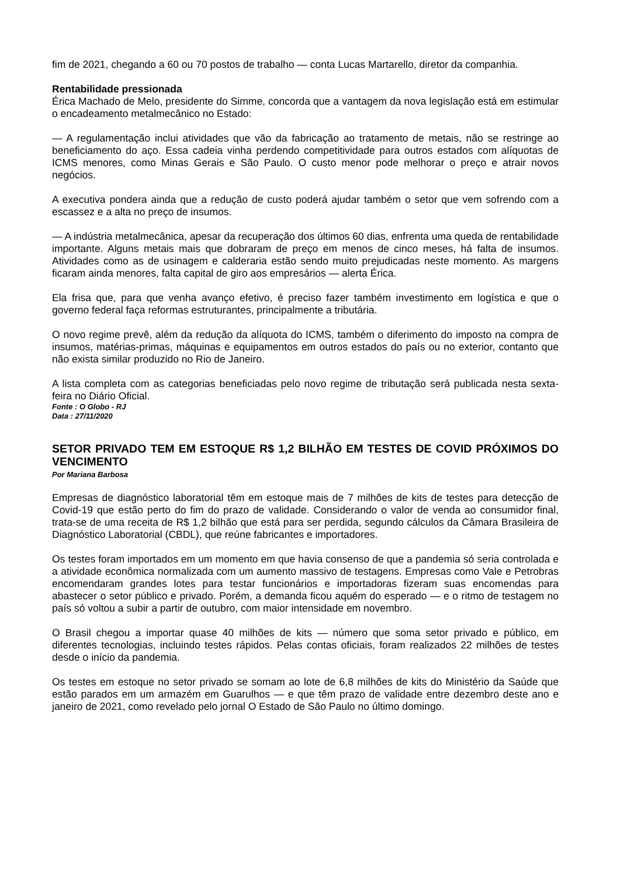fim de 2021, chegando a 60 ou 70 postos de trabalho — conta Lucas Martarello, diretor da companhia.
Rentabilidade pressionada
Érica Machado de Melo, presidente do Simme, concorda que a vantagem da nova legislação está em estimular o encadeamento metalmecânico no Estado:
— A regulamentação inclui atividades que vão da fabricação ao tratamento de metais, não se restringe ao beneficiamento do aço. Essa cadeia vinha perdendo competitividade para outros estados com alíquotas de ICMS menores, como Minas Gerais e São Paulo. O custo menor pode melhorar o preço e atrair novos negócios.
A executiva pondera ainda que a redução de custo poderá ajudar também o setor que vem sofrendo com a escassez e a alta no preço de insumos.
— A indústria metalmecânica, apesar da recuperação dos últimos 60 dias, enfrenta uma queda de rentabilidade importante. Alguns metais mais que dobraram de preço em menos de cinco meses, há falta de insumos. Atividades como as de usinagem e calderaria estão sendo muito prejudicadas neste momento. As margens ficaram ainda menores, falta capital de giro aos empresários — alerta Érica.
Ela frisa que, para que venha avanço efetivo, é preciso fazer também investimento em logística e que o governo federal faça reformas estruturantes, principalmente a tributária.
O novo regime prevê, além da redução da alíquota do ICMS, também o diferimento do imposto na compra de insumos, matérias-primas, máquinas e equipamentos em outros estados do país ou no exterior, contanto que não exista similar produzido no Rio de Janeiro.
A lista completa com as categorias beneficiadas pelo novo regime de tributação será publicada nesta sexta-feira no Diário Oficial.
Fonte : O Globo - RJ
Data : 27/11/2020
SETOR PRIVADO TEM EM ESTOQUE R$ 1,2 BILHÃO EM TESTES DE COVID PRÓXIMOS DO VENCIMENTO
Por Mariana Barbosa
Empresas de diagnóstico laboratorial têm em estoque mais de 7 milhões de kits de testes para detecção de Covid-19 que estão perto do fim do prazo de validade. Considerando o valor de venda ao consumidor final, trata-se de uma receita de R$ 1,2 bilhão que está para ser perdida, segundo cálculos da Câmara Brasileira de Diagnóstico Laboratorial (CBDL), que reúne fabricantes e importadores.
Os testes foram importados em um momento em que havia consenso de que a pandemia só seria controlada e a atividade econômica normalizada com um aumento massivo de testagens. Empresas como Vale e Petrobras encomendaram grandes lotes para testar funcionários e importadoras fizeram suas encomendas para abastecer o setor público e privado. Porém, a demanda ficou aquém do esperado — e o ritmo de testagem no país só voltou a subir a partir de outubro, com maior intensidade em novembro.
O Brasil chegou a importar quase 40 milhões de kits — número que soma setor privado e público, em diferentes tecnologias, incluindo testes rápidos. Pelas contas oficiais, foram realizados 22 milhões de testes desde o início da pandemia.
Os testes em estoque no setor privado se somam ao lote de 6,8 milhões de kits do Ministério da Saúde que estão parados em um armazém em Guarulhos — e que têm prazo de validade entre dezembro deste ano e janeiro de 2021, como revelado pelo jornal O Estado de São Paulo no último domingo.